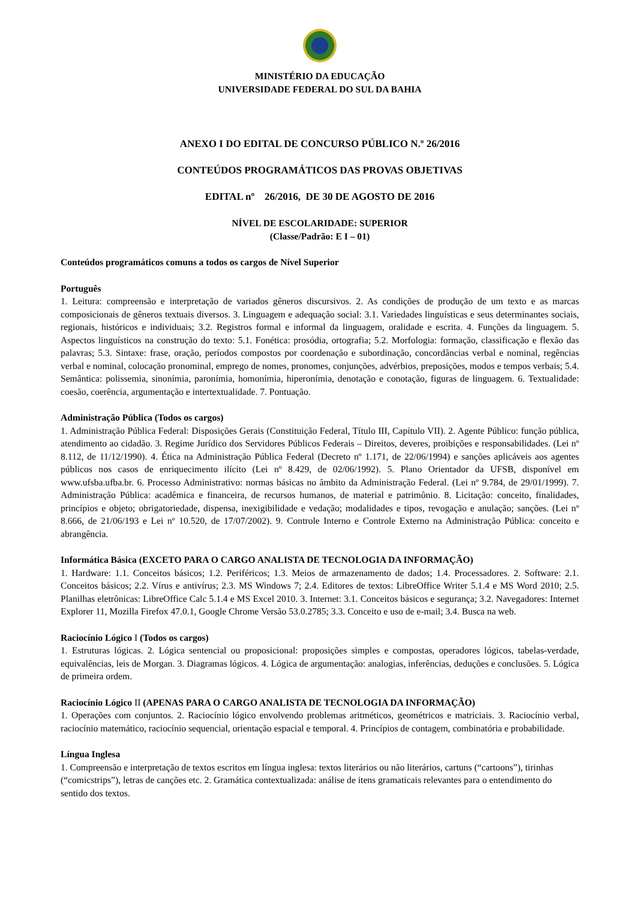MINISTÉRIO DA EDUCAÇÃO
UNIVERSIDADE FEDERAL DO SUL DA BAHIA
ANEXO I DO EDITAL DE CONCURSO PÚBLICO N.º 26/2016
CONTEÚDOS PROGRAMÁTICOS DAS PROVAS OBJETIVAS
EDITAL nº 26/2016, DE 30 DE AGOSTO DE 2016
NÍVEL DE ESCOLARIDADE: SUPERIOR
(Classe/Padrão: E I – 01)
Conteúdos programáticos comuns a todos os cargos de Nível Superior
Português
1. Leitura: compreensão e interpretação de variados gêneros discursivos. 2. As condições de produção de um texto e as marcas composicionais de gêneros textuais diversos. 3. Linguagem e adequação social: 3.1. Variedades linguísticas e seus determinantes sociais, regionais, históricos e individuais; 3.2. Registros formal e informal da linguagem, oralidade e escrita. 4. Funções da linguagem. 5. Aspectos linguísticos na construção do texto: 5.1. Fonética: prosódia, ortografia; 5.2. Morfologia: formação, classificação e flexão das palavras; 5.3. Sintaxe: frase, oração, períodos compostos por coordenação e subordinação, concordâncias verbal e nominal, regências verbal e nominal, colocação pronominal, emprego de nomes, pronomes, conjunções, advérbios, preposições, modos e tempos verbais; 5.4. Semântica: polissemia, sinonímia, paronímia, homonímia, hiperonímia, denotação e conotação, figuras de linguagem. 6. Textualidade: coesão, coerência, argumentação e intertextualidade. 7. Pontuação.
Administração Pública (Todos os cargos)
1. Administração Pública Federal: Disposições Gerais (Constituição Federal, Título III, Capítulo VII). 2. Agente Público: função pública, atendimento ao cidadão. 3. Regime Jurídico dos Servidores Públicos Federais – Direitos, deveres, proibições e responsabilidades. (Lei nº 8.112, de 11/12/1990). 4. Ética na Administração Pública Federal (Decreto nº 1.171, de 22/06/1994) e sanções aplicáveis aos agentes públicos nos casos de enriquecimento ilícito (Lei nº 8.429, de 02/06/1992). 5. Plano Orientador da UFSB, disponível em www.ufsba.ufba.br. 6. Processo Administrativo: normas básicas no âmbito da Administração Federal. (Lei nº 9.784, de 29/01/1999). 7. Administração Pública: acadêmica e financeira, de recursos humanos, de material e patrimônio. 8. Licitação: conceito, finalidades, princípios e objeto; obrigatoriedade, dispensa, inexigibilidade e vedação; modalidades e tipos, revogação e anulação; sanções. (Lei nº 8.666, de 21/06/193 e Lei nº 10.520, de 17/07/2002). 9. Controle Interno e Controle Externo na Administração Pública: conceito e abrangência.
Informática Básica (EXCETO PARA O CARGO ANALISTA DE TECNOLOGIA DA INFORMAÇÃO)
1. Hardware: 1.1. Conceitos básicos; 1.2. Periféricos; 1.3. Meios de armazenamento de dados; 1.4. Processadores. 2. Software: 2.1. Conceitos básicos; 2.2. Vírus e antivírus; 2.3. MS Windows 7; 2.4. Editores de textos: LibreOffice Writer 5.1.4 e MS Word 2010; 2.5. Planilhas eletrônicas: LibreOffice Calc 5.1.4 e MS Excel 2010. 3. Internet: 3.1. Conceitos básicos e segurança; 3.2. Navegadores: Internet Explorer 11, Mozilla Firefox 47.0.1, Google Chrome Versão 53.0.2785; 3.3. Conceito e uso de e-mail; 3.4. Busca na web.
Raciocínio Lógico I (Todos os cargos)
1. Estruturas lógicas. 2. Lógica sentencial ou proposicional: proposições simples e compostas, operadores lógicos, tabelas-verdade, equivalências, leis de Morgan. 3. Diagramas lógicos. 4. Lógica de argumentação: analogias, inferências, deduções e conclusões. 5. Lógica de primeira ordem.
Raciocínio Lógico II (APENAS PARA O CARGO ANALISTA DE TECNOLOGIA DA INFORMAÇÃO)
1. Operações com conjuntos. 2. Raciocínio lógico envolvendo problemas aritméticos, geométricos e matriciais. 3. Raciocínio verbal, raciocínio matemático, raciocínio sequencial, orientação espacial e temporal. 4. Princípios de contagem, combinatória e probabilidade.
Língua Inglesa
1. Compreensão e interpretação de textos escritos em língua inglesa: textos literários ou não literários, cartuns (“cartoons”), tirinhas (“comicstrips”), letras de canções etc. 2. Gramática contextualizada: análise de itens gramaticais relevantes para o entendimento do sentido dos textos.